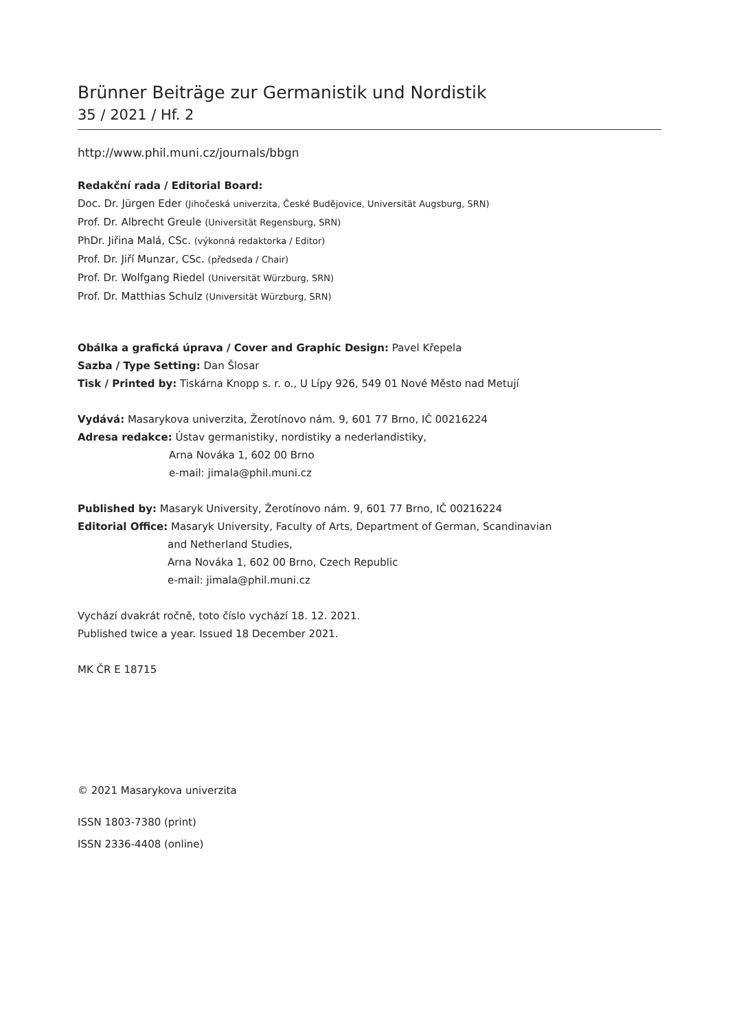Brünner Beiträge zur Germanistik und Nordistik
35 / 2021 / Hf. 2
http://www.phil.muni.cz/journals/bbgn
Redakční rada / Editorial Board:
Doc. Dr. Jürgen Eder (Jihočeská univerzita, České Budějovice, Universität Augsburg, SRN)
Prof. Dr. Albrecht Greule (Universität Regensburg, SRN)
PhDr. Jiřina Malá, CSc. (výkonná redaktorka / Editor)
Prof. Dr. Jiří Munzar, CSc. (předseda / Chair)
Prof. Dr. Wolfgang Riedel (Universität Würzburg, SRN)
Prof. Dr. Matthias Schulz (Universität Würzburg, SRN)
Obálka a grafická úprava / Cover and Graphic Design: Pavel Křepela
Sazba / Type Setting: Dan Šlosar
Tisk / Printed by: Tiskárna Knopp s. r. o., U Lípy 926, 549 01 Nové Město nad Metují
Vydává: Masarykova univerzita, Žerotínovo nám. 9, 601 77 Brno, IČ 00216224
Adresa redakce: Ústav germanistiky, nordistiky a nederlandistiky,
Arna Nováka 1, 602 00 Brno
e-mail: jimala@phil.muni.cz
Published by: Masaryk University, Žerotínovo nám. 9, 601 77 Brno, IČ 00216224
Editorial Office: Masaryk University, Faculty of Arts, Department of German, Scandinavian
and Netherland Studies,
Arna Nováka 1, 602 00 Brno, Czech Republic
e-mail: jimala@phil.muni.cz
Vychází dvakrát ročně, toto číslo vychází 18. 12. 2021.
Published twice a year. Issued 18 December 2021.
MK ČR E 18715
© 2021 Masarykova univerzita
ISSN 1803-7380 (print)
ISSN 2336-4408 (online)